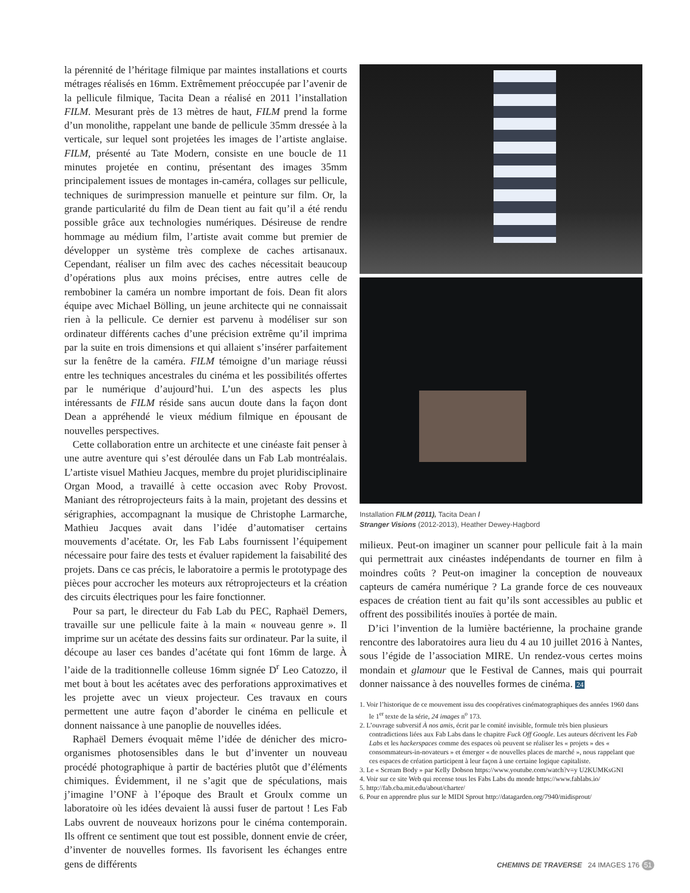la pérennité de l’héritage filmique par maintes installations et courts métrages réalisés en 16mm. Extrêmement préoccupée par l’avenir de la pellicule filmique, Tacita Dean a réalisé en 2011 l’installation FILM. Mesurant près de 13 mètres de haut, FILM prend la forme d’un monolithe, rappelant une bande de pellicule 35mm dressée à la verticale, sur lequel sont projetées les images de l’artiste anglaise. FILM, présenté au Tate Modern, consiste en une boucle de 11 minutes projetée en continu, présentant des images 35mm principalement issues de montages in-caméra, collages sur pellicule, techniques de surimpression manuelle et peinture sur film. Or, la grande particularité du film de Dean tient au fait qu’il a été rendu possible grâce aux technologies numériques. Désireuse de rendre hommage au médium film, l’artiste avait comme but premier de développer un système très complexe de caches artisanaux. Cependant, réaliser un film avec des caches nécessitait beaucoup d’opérations plus aux moins précises, entre autres celle de rembobiner la caméra un nombre important de fois. Dean fit alors équipe avec Michael Bölling, un jeune architecte qui ne connaissait rien à la pellicule. Ce dernier est parvenu à modéliser sur son ordinateur différents caches d’une précision extrême qu’il imprima par la suite en trois dimensions et qui allaient s’insérer parfaitement sur la fenêtre de la caméra. FILM témoigne d’un mariage réussi entre les techniques ancestrales du cinéma et les possibilités offertes par le numérique d’aujourd’hui. L’un des aspects les plus intéressants de FILM réside sans aucun doute dans la façon dont Dean a appréhendé le vieux médium filmique en épousant de nouvelles perspectives.
Cette collaboration entre un architecte et une cinéaste fait penser à une autre aventure qui s’est déroulée dans un Fab Lab montréalais. L’artiste visuel Mathieu Jacques, membre du projet pluridisciplinaire Organ Mood, a travaillé à cette occasion avec Roby Provost. Maniant des rétroprojecteurs faits à la main, projetant des dessins et sérigraphies, accompagnant la musique de Christophe Larmarche, Mathieu Jacques avait dans l’idée d’automatiser certains mouvements d’acétate. Or, les Fab Labs fournissent l’équipement nécessaire pour faire des tests et évaluer rapidement la faisabilité des projets. Dans ce cas précis, le laboratoire a permis le prototypage des pièces pour accrocher les moteurs aux rétroprojecteurs et la création des circuits électriques pour les faire fonctionner.
Pour sa part, le directeur du Fab Lab du PEC, Raphaël Demers, travaille sur une pellicule faite à la main « nouveau genre ». Il imprime sur un acétate des dessins faits sur ordinateur. Par la suite, il découpe au laser ces bandes d’acétate qui font 16mm de large. À l’aide de la traditionnelle colleuse 16mm signée D<sup>r</sup> Leo Catozzo, il met bout à bout les acétates avec des perforations approximatives et les projette avec un vieux projecteur. Ces travaux en cours permettent une autre façon d’aborder le cinéma en pellicule et donnent naissance à une panoplie de nouvelles idées.
Raphaël Demers évoquait même l’idée de dénicher des micro-organismes photosensibles dans le but d’inventer un nouveau procédé photographique à partir de bactéries plutôt que d’éléments chimiques. Évidemment, il ne s’agit que de spéculations, mais j’imagine l’ONF à l’époque des Brault et Groulx comme un laboratoire où les idées devaient là aussi fuser de partout ! Les Fab Labs ouvrent de nouveaux horizons pour le cinéma contemporain. Ils offrent ce sentiment que tout est possible, donnent envie de créer, d’inventer de nouvelles formes. Ils favorisent les échanges entre gens de différents
Installation FILM (2011), Tacita Dean /
Stranger Visions (2012-2013), Heather Dewey-Hagbord
milieux. Peut-on imaginer un scanner pour pellicule fait à la main qui permettrait aux cinéastes indépendants de tourner en film à moindres coûts ? Peut-on imaginer la conception de nouveaux capteurs de caméra numérique ? La grande force de ces nouveaux espaces de création tient au fait qu’ils sont accessibles au public et offrent des possibilités inouïes à portée de main.
D’ici l’invention de la lumière bactérienne, la prochaine grande rencontre des laboratoires aura lieu du 4 au 10 juillet 2016 à Nantes, sous l’égide de l’association MIRE. Un rendez-vous certes moins mondain et glamour que le Festival de Cannes, mais qui pourrait donner naissance à des nouvelles formes de cinéma. 24
1. Voir l’historique de ce mouvement issu des coopératives cinématographiques des années 1960 dans le 1<sup>er</sup> texte de la série, 24 images n<sup>o</sup> 173.
2. L’ouvrage subversif À nos amis, écrit par le comité invisible, formule très bien plusieurs contradictions liées aux Fab Labs dans le chapitre Fuck Off Google. Les auteurs décrivent les Fab Labs et les hackerspaces comme des espaces où peuvent se réaliser les « projets » des « consommateurs-in-novateurs » et émerger « de nouvelles places de marché », nous rappelant que ces espaces de création participent à leur façon à une certaine logique capitaliste.
3. Le « Scream Body » par Kelly Dobson https://www.youtube.com/watch?v=y U2KUMKsGNI
4. Voir sur ce site Web qui recense tous les Fabs Labs du monde https://www.fablabs.io/
5. http://fab.cba.mit.edu/about/charter/
6. Pour en apprendre plus sur le MIDI Sprout http://datagarden.org/7940/midisprout/
CHEMINS DE TRAVERSE 24 IMAGES 176 51